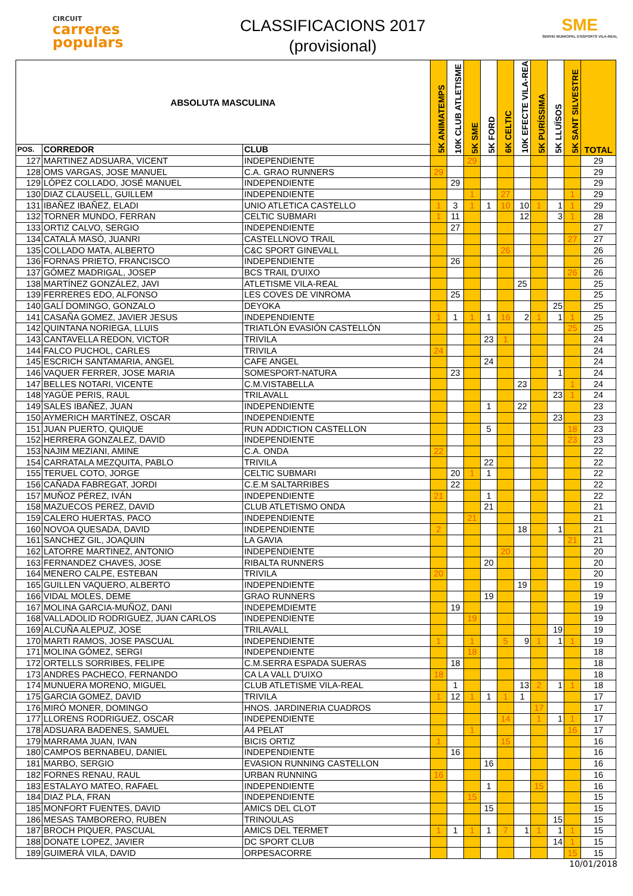CIRCUIT
carreres
populars
CLASSIFICACIONS 2017
(provisional)
SME
SERVEI MUNICIPAL D'ESPORTS VILA-REAL
| ABSOLUTA MASCULINA | | | 5K ANIMATEMPS | 10K CLUB ATLETISME | 5K SME | 5K FORD | 6K CELTIC | 10K EFECTE VILA-REAL | 5K PURÍSSIMA | 5K LLUÏSOS | 5K SANT SILVESTRE | TOTAL |
| --- | --- | --- | --- | --- | --- | --- | --- | --- | --- | --- | --- | --- |
| POS. | CORREDOR | CLUB | | | | | | | | | | |
| 127 | MARTINEZ ADSUARA, VICENT | INDEPENDIENTE | | | 29 | | | | | | | 29 |
| 128 | OMS VARGAS, JOSE MANUEL | C.A. GRAO RUNNERS | 29 | | | | | | | | | 29 |
| 129 | LÓPEZ COLLADO, JOSÉ MANUEL | INDEPENDIENTE | | 29 | | | | | | | | 29 |
| 130 | DIAZ CLAUSELL, GUILLEM | INDEPENDIENTE | | | 1 | | 27 | | | | 1 | 29 |
| 131 | IBAÑEZ IBAÑEZ, ELADI | UNIO ATLETICA CASTELLO | 1 | 3 | 1 | 1 | 10 | 10 | 1 | 1 | 1 | 29 |
| 132 | TORNER MUNDO, FERRAN | CELTIC SUBMARI | 1 | 11 | | | | 12 | | 3 | 1 | 28 |
| 133 | ORTIZ CALVO, SERGIO | INDEPENDIENTE | | 27 | | | | | | | | 27 |
| 134 | CATALÀ MASÓ, JUANRI | CASTELLNOVO TRAIL | | | | | | | | | 27 | 27 |
| 135 | COLLADO MATA, ALBERTO | C&C SPORT GINEVALL | | | | | 26 | | | | | 26 |
| 136 | FORNAS PRIETO, FRANCISCO | INDEPENDIENTE | | 26 | | | | | | | | 26 |
| 137 | GÓMEZ MADRIGAL, JOSEP | BCS TRAIL D'UIXO | | | | | | | | | 26 | 26 |
| 138 | MARTÍNEZ GONZÁLEZ, JAVI | ATLETISME VILA-REAL | | | | | | 25 | | | | 25 |
| 139 | FERRERES EDO, ALFONSO | LES COVES DE VINROMA | | 25 | | | | | | | | 25 |
| 140 | GALÍ DOMINGO, GONZALO | DEYOKA | | | | | | | | 25 | | 25 |
| 141 | CASAÑA GOMEZ, JAVIER JESUS | INDEPENDIENTE | 1 | 1 | 1 | 1 | 16 | 2 | 1 | 1 | 1 | 25 |
| 142 | QUINTANA NORIEGA, LLUIS | TRIATLÓN EVASIÓN CASTELLÓN | | | | | | | | | 25 | 25 |
| 143 | CANTAVELLA REDON, VICTOR | TRIVILA | | | | 23 | 1 | | | | | 24 |
| 144 | FALCO PUCHOL, CARLES | TRIVILA | 24 | | | | | | | | | 24 |
| 145 | ESCRICH SANTAMARIA, ANGEL | CAFE ANGEL | | | | 24 | | | | | | 24 |
| 146 | VAQUER FERRER, JOSE MARIA | SOMESPORT-NATURA | | 23 | | | | | | 1 | | 24 |
| 147 | BELLES NOTARI, VICENTE | C.M.VISTABELLA | | | | | | 23 | | | 1 | 24 |
| 148 | YAGÜE PERIS, RAUL | TRILAVALL | | | | | | | | 23 | 1 | 24 |
| 149 | SALES IBAÑEZ, JUAN | INDEPENDIENTE | | | | 1 | | 22 | | | | 23 |
| 150 | AYMERICH MARTÍNEZ, OSCAR | INDEPENDIENTE | | | | | | | | 23 | | 23 |
| 151 | JUAN PUERTO, QUIQUE | RUN ADDICTION CASTELLON | | | | 5 | | | | | 18 | 23 |
| 152 | HERRERA GONZALEZ, DAVID | INDEPENDIENTE | | | | | | | | | 23 | 23 |
| 153 | NAJIM MEZIANI, AMINE | C.A. ONDA | 22 | | | | | | | | | 22 |
| 154 | CARRATALA MEZQUITA, PABLO | TRIVILA | | | | 22 | | | | | | 22 |
| 155 | TERUEL COTO, JORGE | CELTIC SUBMARI | | 20 | 1 | 1 | | | | | | 22 |
| 156 | CAÑADA FABREGAT, JORDI | C.E.M SALTARRIBES | | 22 | | | | | | | | 22 |
| 157 | MUÑOZ PÉREZ, IVÁN | INDEPENDIENTE | 21 | | | 1 | | | | | | 22 |
| 158 | MAZUECOS PEREZ, DAVID | CLUB ATLETISMO ONDA | | | | 21 | | | | | | 21 |
| 159 | CALERO HUERTAS, PACO | INDEPENDIENTE | | | 21 | | | | | | | 21 |
| 160 | NOVOA QUESADA, DAVID | INDEPENDIENTE | 2 | | | | | 18 | | 1 | | 21 |
| 161 | SANCHEZ GIL, JOAQUIN | LA GAVIA | | | | | | | | | 21 | 21 |
| 162 | LATORRE MARTINEZ, ANTONIO | INDEPENDIENTE | | | | | 20 | | | | | 20 |
| 163 | FERNANDEZ CHAVES, JOSE | RIBALTA RUNNERS | | | | 20 | | | | | | 20 |
| 164 | MENERO CALPE, ESTEBAN | TRIVILA | 20 | | | | | | | | | 20 |
| 165 | GUILLEN VAQUERO, ALBERTO | INDEPENDIENTE | | | | | | 19 | | | | 19 |
| 166 | VIDAL MOLES, DEME | GRAO RUNNERS | | | | 19 | | | | | | 19 |
| 167 | MOLINA GARCIA-MUÑOZ, DANI | INDEPEMDIEMTE | | 19 | | | | | | | | 19 |
| 168 | VALLADOLID RODRIGUEZ, JUAN CARLOS | INDEPENDIENTE | | | 19 | | | | | | | 19 |
| 169 | ALCUÑA ALEPUZ, JOSE | TRILAVALL | | | | | | | | 19 | | 19 |
| 170 | MARTI RAMOS, JOSE PASCUAL | INDEPENDIENTE | 1 | | 1 | | 5 | 9 | 1 | 1 | 1 | 19 |
| 171 | MOLINA GÓMEZ, SERGI | INDEPENDIENTE | | | 18 | | | | | | | 18 |
| 172 | ORTELLS SORRIBES, FELIPE | C.M.SERRA ESPADA SUERAS | | 18 | | | | | | | | 18 |
| 173 | ANDRES PACHECO, FERNANDO | CA LA VALL D'UIXO | 18 | | | | | | | | | 18 |
| 174 | MUNUERA MORENO, MIGUEL | CLUB ATLETISME VILA-REAL | | 1 | | | | 13 | 2 | 1 | 1 | 18 |
| 175 | GARCIA GOMEZ, DAVID | TRIVILA | 1 | 12 | 1 | 1 | 1 | 1 | | | | 17 |
| 176 | MIRÓ MONER, DOMINGO | HNOS. JARDINERIA CUADROS | | | | | | | 17 | | | 17 |
| 177 | LLORENS RODRIGUEZ, OSCAR | INDEPENDIENTE | | | | | 14 | | 1 | 1 | 1 | 17 |
| 178 | ADSUARA BADENES, SAMUEL | A4 PELAT | | | 1 | | | | | | 16 | 17 |
| 179 | MARRAMA JUAN, IVAN | BICIS ORTIZ | 1 | | | | 15 | | | | | 16 |
| 180 | CAMPOS BERNABEU, DANIEL | INDEPENDIENTE | | 16 | | | | | | | | 16 |
| 181 | MARBO, SERGIO | EVASION RUNNING CASTELLON | | | | 16 | | | | | | 16 |
| 182 | FORNES RENAU, RAUL | URBAN RUNNING | 16 | | | | | | | | | 16 |
| 183 | ESTALAYO MATEO, RAFAEL | INDEPENDIENTE | | | | 1 | | | 15 | | | 16 |
| 184 | DIAZ PLA, FRAN | INDEPENDIENTE | | | 15 | | | | | | | 15 |
| 185 | MONFORT FUENTES, DAVID | AMICS DEL CLOT | | | | 15 | | | | | | 15 |
| 186 | MESAS TAMBORERO, RUBEN | TRINOULAS | | | | | | | | 15 | | 15 |
| 187 | BROCH PIQUER, PASCUAL | AMICS DEL TERMET | 1 | 1 | 1 | 1 | 7 | 1 | 1 | 1 | 1 | 15 |
| 188 | DONATE LOPEZ, JAVIER | DC SPORT CLUB | | | | | | | | 14 | 1 | 15 |
| 189 | GUIMERÀ VILA, DAVID | ORPESACORRE | | | | | | | | | 15 | 15 |
10/01/2018